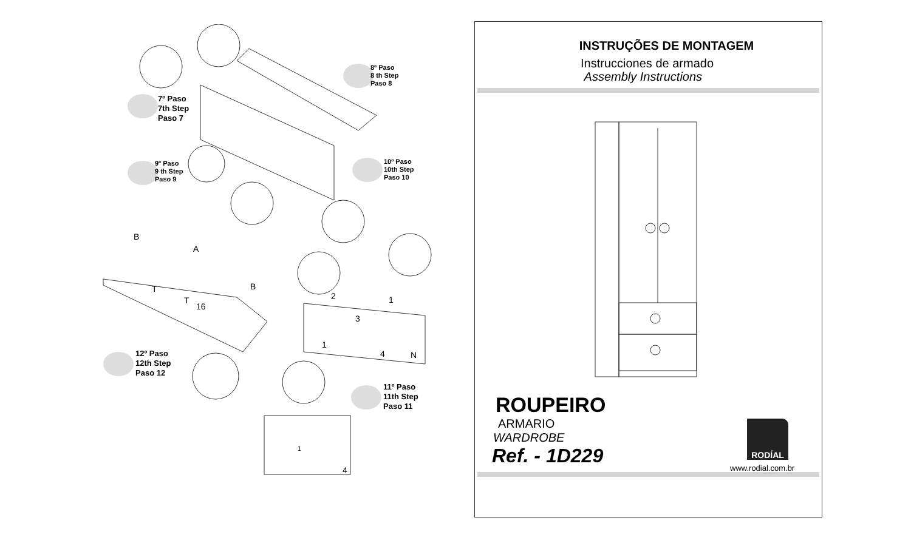7º Paso
7th Step
Paso 7
8º Paso
8 th Step
Paso 8
9º Paso
9 th Step
Paso 9
10º Paso
10th Step
Paso 10
12º Paso
12th Step
Paso 12
11º Paso
11th Step
Paso 11
B
A
B T
T
16
2 1
3
1
4 N
1
4
INSTRUÇÕES DE MONTAGEM
Instrucciones de armado
Assembly Instructions
ROUPEIRO
ARMARIO
WARDROBE
Ref. - 1D229
RODÍAL
www.rodial.com.br